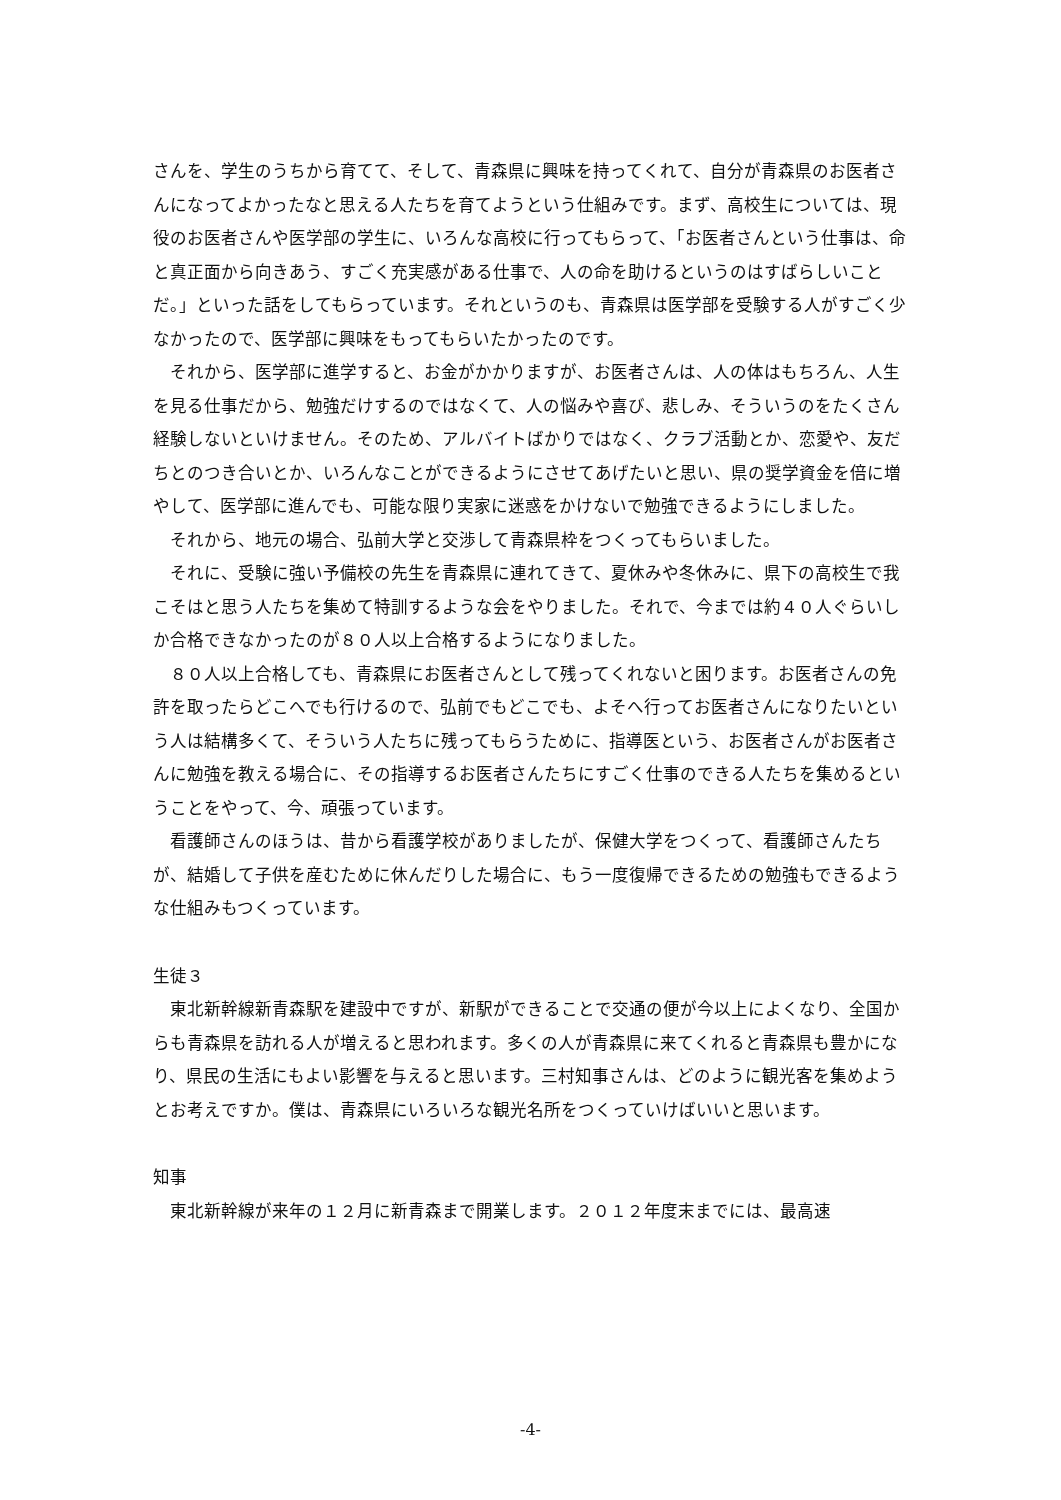さんを、学生のうちから育てて、そして、青森県に興味を持ってくれて、自分が青森県のお医者さんになってよかったなと思える人たちを育てようという仕組みです。まず、高校生については、現役のお医者さんや医学部の学生に、いろんな高校に行ってもらって、「お医者さんという仕事は、命と真正面から向きあう、すごく充実感がある仕事で、人の命を助けるというのはすばらしいことだ。」といった話をしてもらっています。それというのも、青森県は医学部を受験する人がすごく少なかったので、医学部に興味をもってもらいたかったのです。
　それから、医学部に進学すると、お金がかかりますが、お医者さんは、人の体はもちろん、人生を見る仕事だから、勉強だけするのではなくて、人の悩みや喜び、悲しみ、そういうのをたくさん経験しないといけません。そのため、アルバイトばかりではなく、クラブ活動とか、恋愛や、友だちとのつき合いとか、いろんなことができるようにさせてあげたいと思い、県の奨学資金を倍に増やして、医学部に進んでも、可能な限り実家に迷惑をかけないで勉強できるようにしました。
　それから、地元の場合、弘前大学と交渉して青森県枠をつくってもらいました。
　それに、受験に強い予備校の先生を青森県に連れてきて、夏休みや冬休みに、県下の高校生で我こそはと思う人たちを集めて特訓するような会をやりました。それで、今までは約４０人ぐらいしか合格できなかったのが８０人以上合格するようになりました。
　８０人以上合格しても、青森県にお医者さんとして残ってくれないと困ります。お医者さんの免許を取ったらどこへでも行けるので、弘前でもどこでも、よそへ行ってお医者さんになりたいという人は結構多くて、そういう人たちに残ってもらうために、指導医という、お医者さんがお医者さんに勉強を教える場合に、その指導するお医者さんたちにすごく仕事のできる人たちを集めるということをやって、今、頑張っています。
　看護師さんのほうは、昔から看護学校がありましたが、保健大学をつくって、看護師さんたちが、結婚して子供を産むために休んだりした場合に、もう一度復帰できるための勉強もできるような仕組みもつくっています。
生徒３
　東北新幹線新青森駅を建設中ですが、新駅ができることで交通の便が今以上によくなり、全国からも青森県を訪れる人が増えると思われます。多くの人が青森県に来てくれると青森県も豊かになり、県民の生活にもよい影響を与えると思います。三村知事さんは、どのように観光客を集めようとお考えですか。僕は、青森県にいろいろな観光名所をつくっていけばいいと思います。
知事
　東北新幹線が来年の１２月に新青森まで開業します。２０１２年度末までには、最高速
-4-